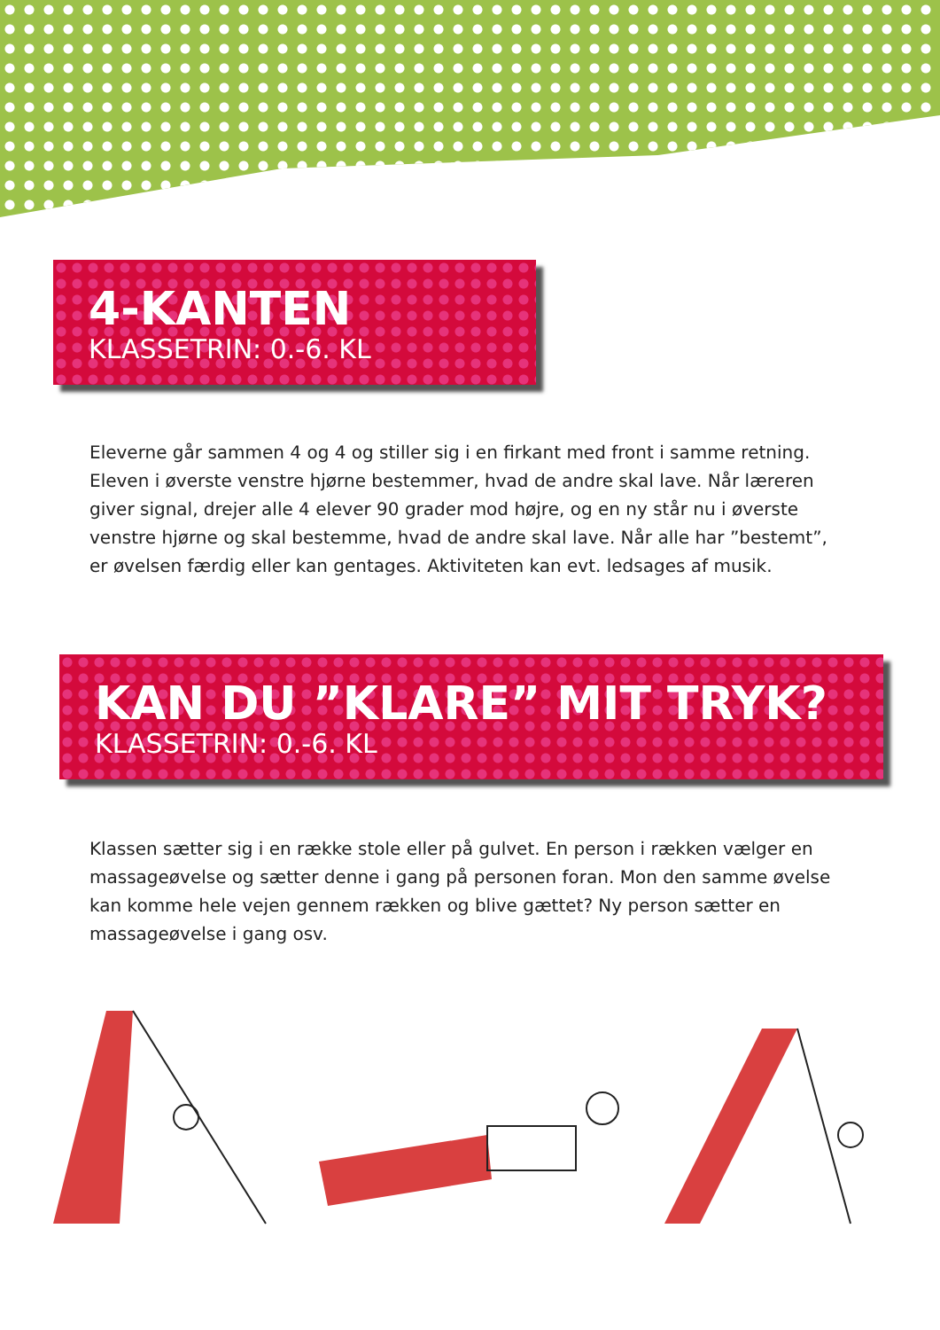4-KANTEN
KLASSETRIN: 0.-6. KL
Eleverne går sammen 4 og 4 og stiller sig i en firkant med front i samme retning. Eleven i øverste venstre hjørne bestemmer, hvad de andre skal lave. Når læreren giver signal, drejer alle 4 elever 90 grader mod højre, og en ny står nu i øverste venstre hjørne og skal bestemme, hvad de andre skal lave. Når alle har ”bestemt”, er øvelsen færdig eller kan gentages. Aktiviteten kan evt. ledsages af musik.
KAN DU ”KLARE” MIT TRYK?
KLASSETRIN: 0.-6. KL
Klassen sætter sig i en række stole eller på gulvet. En person i rækken vælger en massageøvelse og sætter denne i gang på personen foran. Mon den samme øvelse kan komme hele vejen gennem rækken og blive gættet? Ny person sætter en massageøvelse i gang osv.